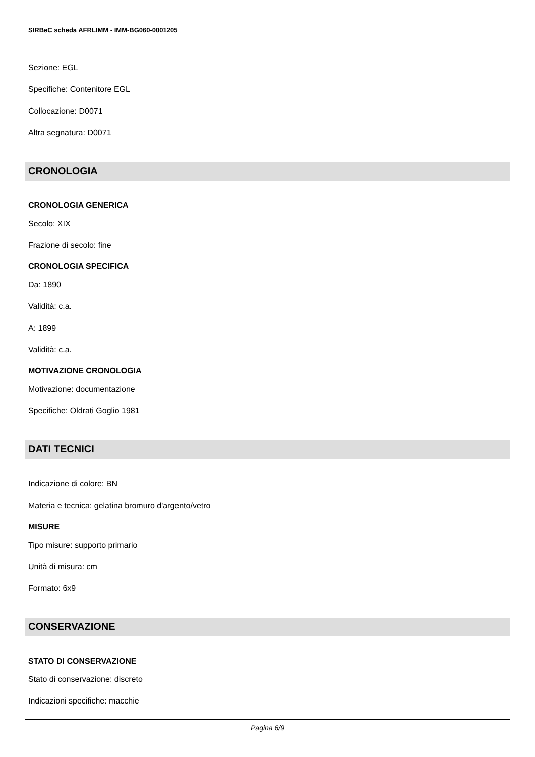SIRBeC scheda AFRLIMM - IMM-BG060-0001205
Sezione: EGL
Specifiche: Contenitore EGL
Collocazione: D0071
Altra segnatura: D0071
CRONOLOGIA
CRONOLOGIA GENERICA
Secolo: XIX
Frazione di secolo: fine
CRONOLOGIA SPECIFICA
Da: 1890
Validità: c.a.
A: 1899
Validità: c.a.
MOTIVAZIONE CRONOLOGIA
Motivazione: documentazione
Specifiche: Oldrati Goglio 1981
DATI TECNICI
Indicazione di colore: BN
Materia e tecnica: gelatina bromuro d'argento/vetro
MISURE
Tipo misure: supporto primario
Unità di misura: cm
Formato: 6x9
CONSERVAZIONE
STATO DI CONSERVAZIONE
Stato di conservazione: discreto
Indicazioni specifiche: macchie
Pagina 6/9